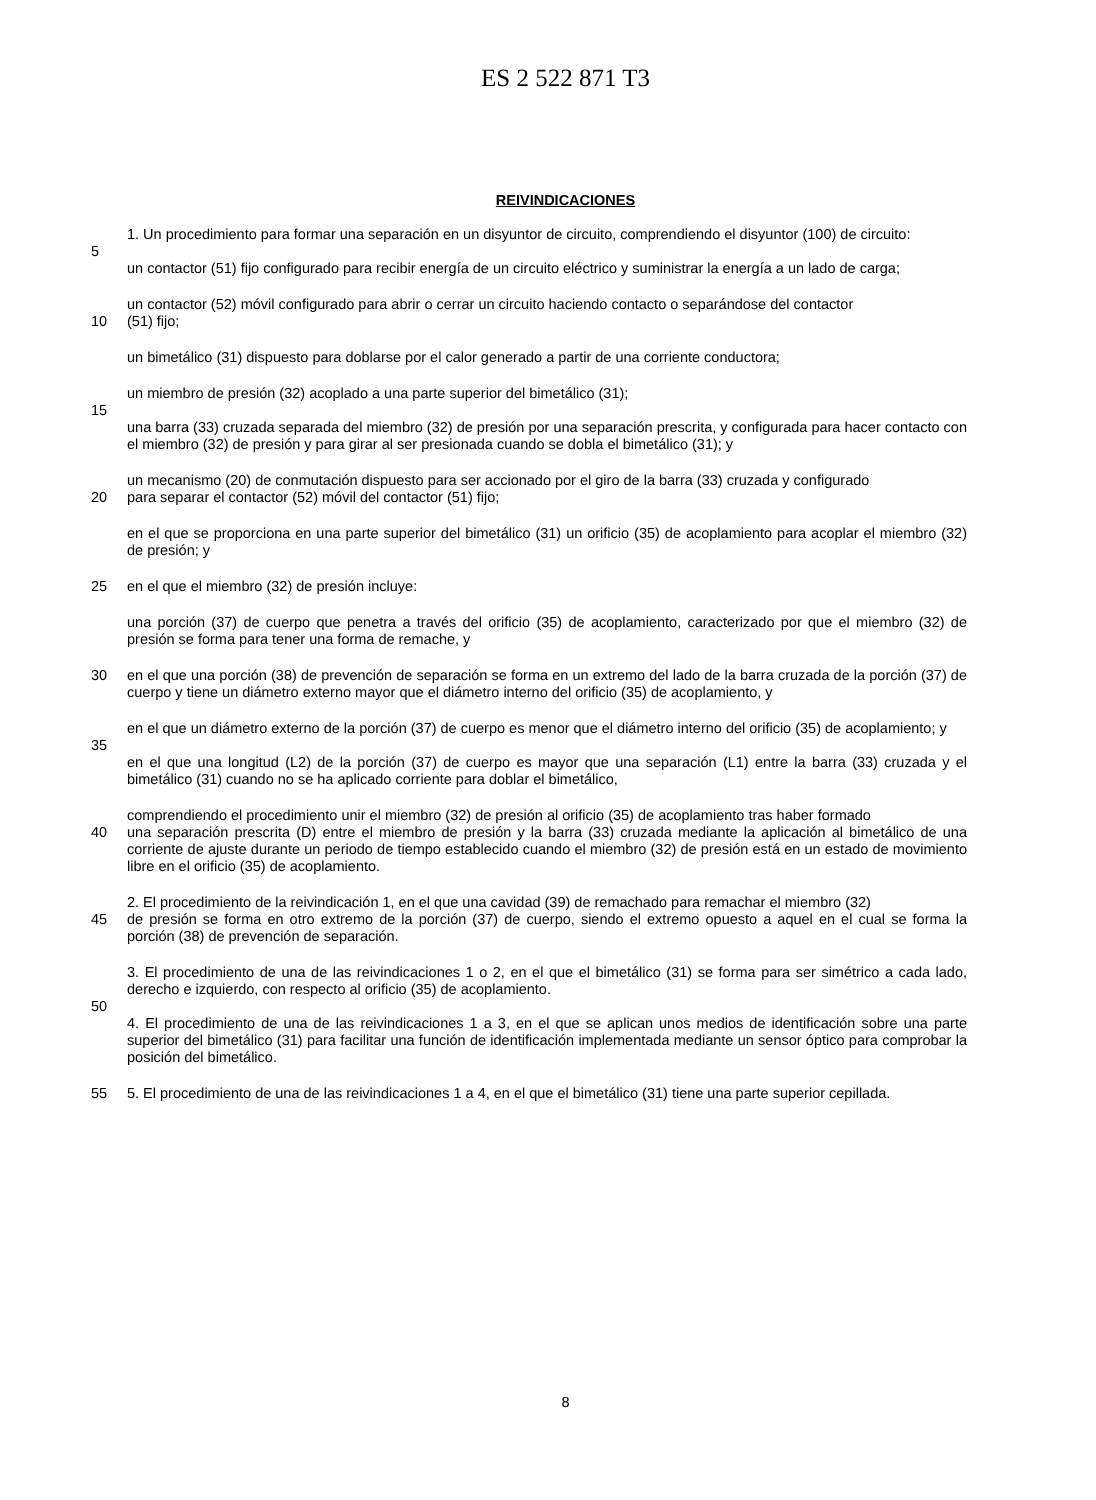ES 2 522 871 T3
REIVINDICACIONES
1. Un procedimiento para formar una separación en un disyuntor de circuito, comprendiendo el disyuntor (100) de circuito:
5
un contactor (51) fijo configurado para recibir energía de un circuito eléctrico y suministrar la energía a un lado de carga;
un contactor (52) móvil configurado para abrir o cerrar un circuito haciendo contacto o separándose del contactor
10 (51) fijo;
un bimetálico (31) dispuesto para doblarse por el calor generado a partir de una corriente conductora;
un miembro de presión (32) acoplado a una parte superior del bimetálico (31);
15
una barra (33) cruzada separada del miembro (32) de presión por una separación prescrita, y configurada para hacer contacto con el miembro (32) de presión y para girar al ser presionada cuando se dobla el bimetálico (31); y
un mecanismo (20) de conmutación dispuesto para ser accionado por el giro de la barra (33) cruzada y configurado
20 para separar el contactor (52) móvil del contactor (51) fijo;
en el que se proporciona en una parte superior del bimetálico (31) un orificio (35) de acoplamiento para acoplar el miembro (32) de presión; y
25 en el que el miembro (32) de presión incluye:
una porción (37) de cuerpo que penetra a través del orificio (35) de acoplamiento, caracterizado por que el miembro (32) de presión se forma para tener una forma de remache, y
30 en el que una porción (38) de prevención de separación se forma en un extremo del lado de la barra cruzada de la porción (37) de cuerpo y tiene un diámetro externo mayor que el diámetro interno del orificio (35) de acoplamiento, y
en el que un diámetro externo de la porción (37) de cuerpo es menor que el diámetro interno del orificio (35) de acoplamiento; y
35
en el que una longitud (L2) de la porción (37) de cuerpo es mayor que una separación (L1) entre la barra (33) cruzada y el bimetálico (31) cuando no se ha aplicado corriente para doblar el bimetálico,
comprendiendo el procedimiento unir el miembro (32) de presión al orificio (35) de acoplamiento tras haber formado
40 una separación prescrita (D) entre el miembro de presión y la barra (33) cruzada mediante la aplicación al bimetálico de una corriente de ajuste durante un periodo de tiempo establecido cuando el miembro (32) de presión está en un estado de movimiento libre en el orificio (35) de acoplamiento.
2. El procedimiento de la reivindicación 1, en el que una cavidad (39) de remachado para remachar el miembro (32)
45 de presión se forma en otro extremo de la porción (37) de cuerpo, siendo el extremo opuesto a aquel en el cual se forma la porción (38) de prevención de separación.
3. El procedimiento de una de las reivindicaciones 1 o 2, en el que el bimetálico (31) se forma para ser simétrico a cada lado, derecho e izquierdo, con respecto al orificio (35) de acoplamiento.
50
4. El procedimiento de una de las reivindicaciones 1 a 3, en el que se aplican unos medios de identificación sobre una parte superior del bimetálico (31) para facilitar una función de identificación implementada mediante un sensor óptico para comprobar la posición del bimetálico.
55 5. El procedimiento de una de las reivindicaciones 1 a 4, en el que el bimetálico (31) tiene una parte superior cepillada.
8